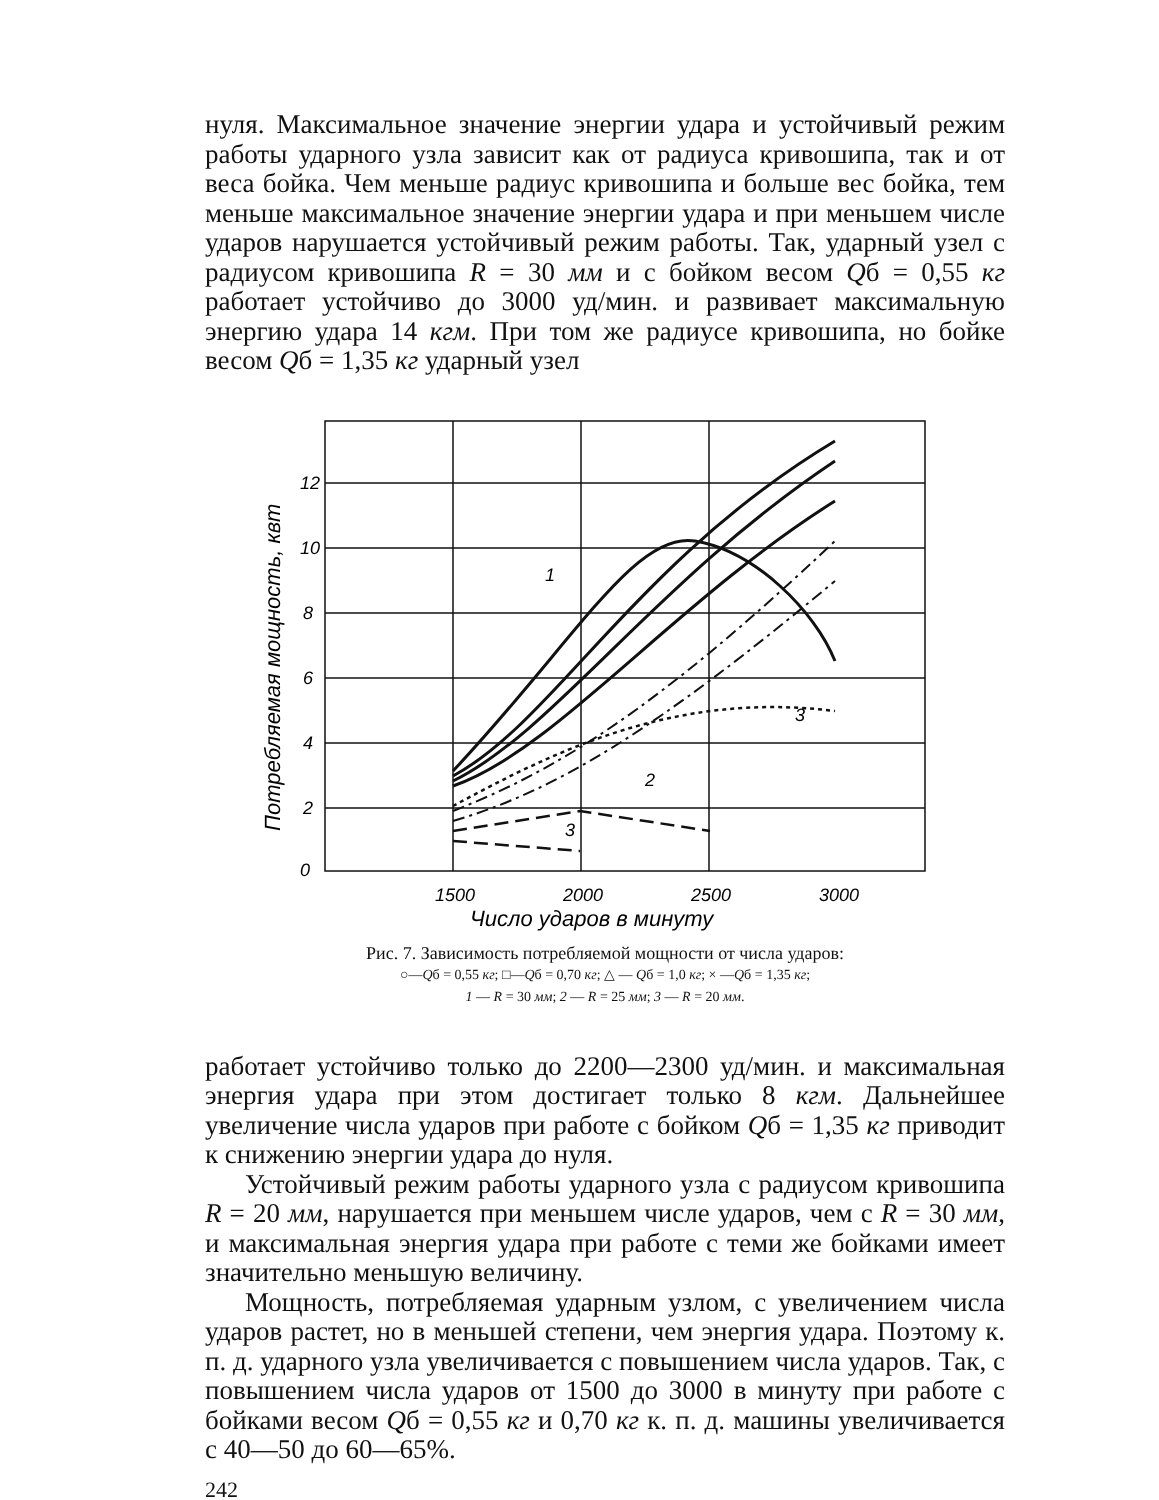нуля. Максимальное значение энергии удара и устойчивый режим работы ударного узла зависит как от радиуса кривошипа, так и от веса бойка. Чем меньше радиус кривошипа и больше вес бойка, тем меньше максимальное значение энергии удара и при меньшем числе ударов нарушается устойчивый режим работы. Так, ударный узел с радиусом кривошипа R = 30 мм и с бойком весом Qб = 0,55 кг работает устойчиво до 3000 уд/мин. и развивает максимальную энергию удара 14 кгм. При том же радиусе кривошипа, но бойке весом Qб = 1,35 кг ударный узел
12
10
8
6
4
2
0
1500
2000
2500
3000
Число ударов в минуту
1
3
2
3
Потребляемая мощность, квт
Рис. 7. Зависимость потребляемой мощности от числа ударов:
○—Qб = 0,55 кг; □—Qб = 0,70 кг; △ — Qб = 1,0 кг; × —Qб = 1,35 кг;
1 — R = 30 мм; 2 — R = 25 мм; 3 — R = 20 мм.
работает устойчиво только до 2200—2300 уд/мин. и максимальная энергия удара при этом достигает только 8 кгм. Дальнейшее увеличение числа ударов при работе с бойком Qб = 1,35 кг приводит к снижению энергии удара до нуля.
Устойчивый режим работы ударного узла с радиусом кривошипа R = 20 мм, нарушается при меньшем числе ударов, чем с R = 30 мм, и максимальная энергия удара при работе с теми же бойками имеет значительно меньшую величину.
Мощность, потребляемая ударным узлом, с увеличением числа ударов растет, но в меньшей степени, чем энергия удара. Поэтому к. п. д. ударного узла увеличивается с повышением числа ударов. Так, с повышением числа ударов от 1500 до 3000 в минуту при работе с бойками весом Qб = 0,55 кг и 0,70 кг к. п. д. машины увеличивается с 40—50 до 60—65%.
242